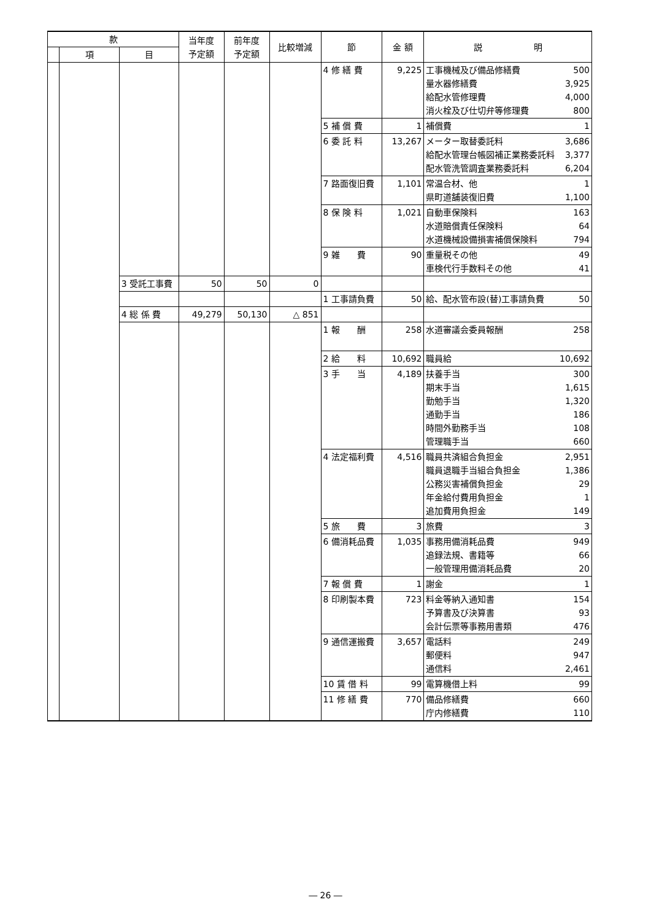| 款 | | | 当年度 予定額 | 前年度 予定額 | 比較増減 | 節 | 金 額 | 説 明 |
| --- | --- | --- | --- | --- | --- | --- | --- | --- |
| | 項 | 目 | | | | | | |
| | | | | | | 4 修 繕 費 | 9,225 | 工事機械及び備品修繕費 500 量水器修繕費 3,925 給配水管修理費 4,000 消火栓及び仕切弁等修理費 800 |
| | | | | | | 5 補 償 費 | 1 | 補償費 1 |
| | | | | | | 6 委 託 料 | 13,267 | メーター取替委託料 3,686 給配水管理台帳図補正業務委託料 3,377 配水管洗管調査業務委託料 6,204 |
| | | | | | | 7 路面復旧費 | 1,101 | 常温合材、他 1 県町道舗装復旧費 1,100 |
| | | | | | | 8 保 険 料 | 1,021 | 自動車保険料 163 水道賠償責任保険料 64 水道機械設備損害補償保険料 794 |
| | | | | | | 9 雑 費 | 90 | 重量税その他 49 車検代行手数料その他 41 |
| | | 3 受託工事費 | 50 | 50 | 0 | | | |
| | | | | | | 1 工事請負費 | 50 | 給、配水管布設(替)工事請負費 50 |
| | | 4 総 係 費 | 49,279 | 50,130 | △ 851 | | | |
| | | | | | | 1 報 酬 | 258 | 水道審議会委員報酬 258 |
| | | | | | | 2 給 料 | 10,692 | 職員給 10,692 |
| | | | | | | 3 手 当 | 4,189 | 扶養手当 300 期末手当 1,615 勤勉手当 1,320 通勤手当 186 時間外勤務手当 108 管理職手当 660 |
| | | | | | | 4 法定福利費 | 4,516 | 職員共済組合負担金 2,951 職員退職手当組合負担金 1,386 公務災害補償負担金 29 年金給付費用負担金 1 追加費用負担金 149 |
| | | | | | | 5 旅 費 | 3 | 旅費 3 |
| | | | | | | 6 備消耗品費 | 1,035 | 事務用備消耗品費 949 追録法規、書籍等 66 一般管理用備消耗品費 20 |
| | | | | | | 7 報 償 費 | 1 | 謝金 1 |
| | | | | | | 8 印刷製本費 | 723 | 料金等納入通知書 154 予算書及び決算書 93 会計伝票等事務用書類 476 |
| | | | | | | 9 通信運搬費 | 3,657 | 電話料 249 郵便料 947 通信料 2,461 |
| | | | | | | 10 賃 借 料 | 99 | 電算機借上料 99 |
| | | | | | | 11 修 繕 費 | 770 | 備品修繕費 660 庁内修繕費 110 |
― 26 ―